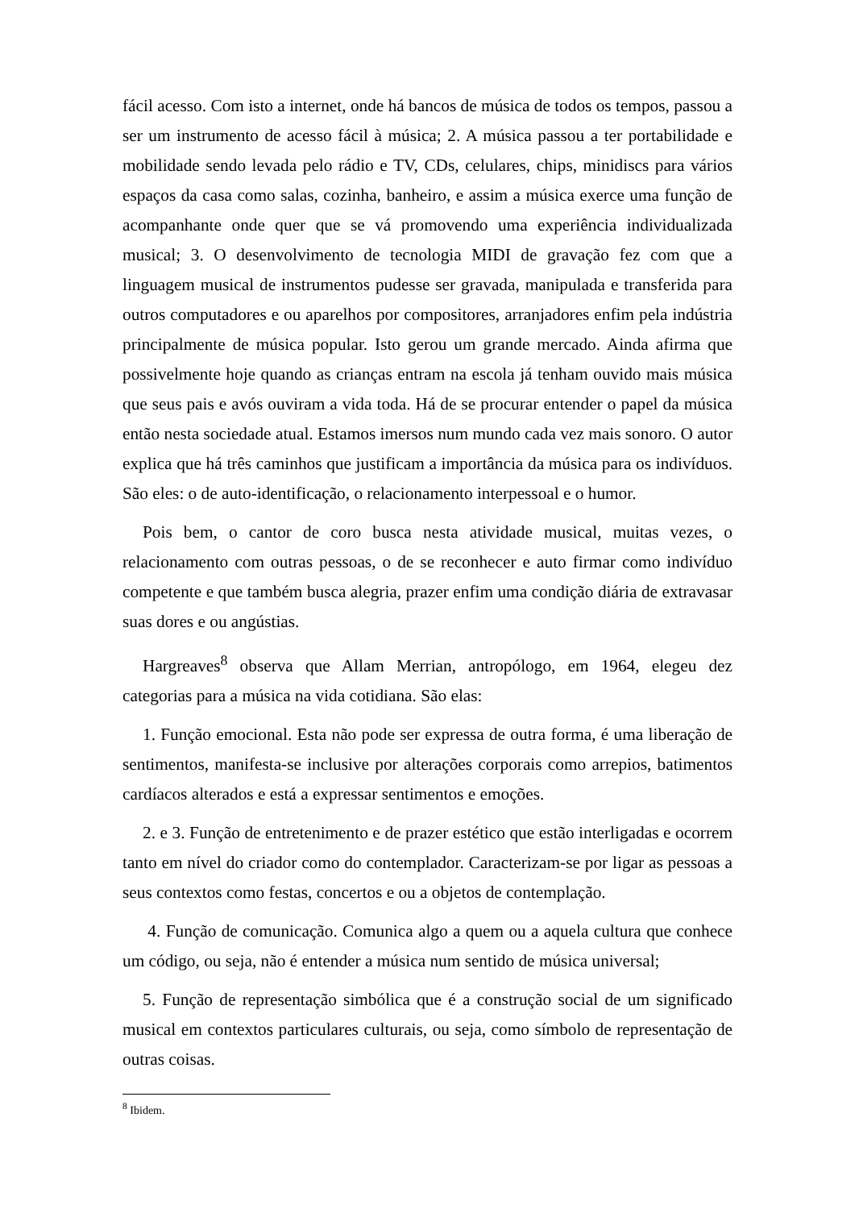fácil acesso. Com isto a internet, onde há bancos de música de todos os tempos, passou a ser um instrumento de acesso fácil à música; 2. A música passou a ter portabilidade e mobilidade sendo levada pelo rádio e TV, CDs, celulares, chips, minidiscs para vários espaços da casa como salas, cozinha, banheiro, e assim a música exerce uma função de acompanhante onde quer que se vá promovendo uma experiência individualizada musical; 3. O desenvolvimento de tecnologia MIDI de gravação fez com que a linguagem musical de instrumentos pudesse ser gravada, manipulada e transferida para outros computadores e ou aparelhos por compositores, arranjadores enfim pela indústria principalmente de música popular. Isto gerou um grande mercado. Ainda afirma que possivelmente hoje quando as crianças entram na escola já tenham ouvido mais música que seus pais e avós ouviram a vida toda. Há de se procurar entender o papel da música então nesta sociedade atual. Estamos imersos num mundo cada vez mais sonoro. O autor explica que há três caminhos que justificam a importância da música para os indivíduos. São eles: o de auto-identificação, o relacionamento interpessoal e o humor.
Pois bem, o cantor de coro busca nesta atividade musical, muitas vezes, o relacionamento com outras pessoas, o de se reconhecer e auto firmar como indivíduo competente e que também busca alegria, prazer enfim uma condição diária de extravasar suas dores e ou angústias.
Hargreaves<sup>8</sup> observa que Allam Merrian, antropólogo, em 1964, elegeu dez categorias para a música na vida cotidiana. São elas:
1. Função emocional. Esta não pode ser expressa de outra forma, é uma liberação de sentimentos, manifesta-se inclusive por alterações corporais como arrepios, batimentos cardíacos alterados e está a expressar sentimentos e emoções.
2. e 3. Função de entretenimento e de prazer estético que estão interligadas e ocorrem tanto em nível do criador como do contemplador. Caracterizam-se por ligar as pessoas a seus contextos como festas, concertos e ou a objetos de contemplação.
4. Função de comunicação. Comunica algo a quem ou a aquela cultura que conhece um código, ou seja, não é entender a música num sentido de música universal;
5. Função de representação simbólica que é a construção social de um significado musical em contextos particulares culturais, ou seja, como símbolo de representação de outras coisas.
<sup>8</sup> Ibidem.